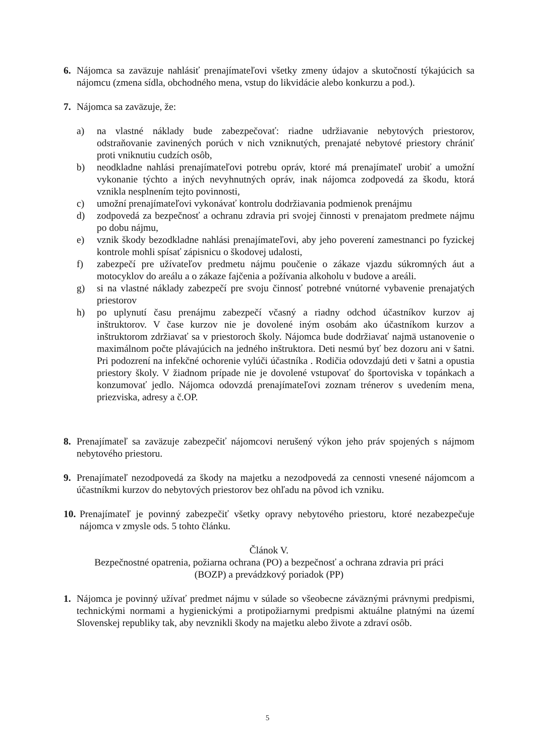6. Nájomca sa zaväzuje nahlásiť prenajímateľovi všetky zmeny údajov a skutočností týkajúcich sa nájomcu (zmena sídla, obchodného mena, vstup do likvidácie alebo konkurzu a pod.).
7. Nájomca sa zaväzuje, že:
a) na vlastné náklady bude zabezpečovať: riadne udržiavanie nebytových priestorov, odstraňovanie zavinených porúch v nich vzniknutých, prenajaté nebytové priestory chrániť proti vniknutiu cudzích osôb,
b) neodkladne nahlási prenajímateľovi potrebu opráv, ktoré má prenajímateľ urobiť a umožní vykonanie týchto a iných nevyhnutných opráv, inak nájomca zodpovedá za škodu, ktorá vznikla nesplnením tejto povinnosti,
c) umožní prenajímateľovi vykonávať kontrolu dodržiavania podmienok prenájmu
d) zodpovedá za bezpečnosť a ochranu zdravia pri svojej činnosti v prenajatom predmete nájmu po dobu nájmu,
e) vznik škody bezodkladne nahlási prenajímateľovi, aby jeho poverení zamestnanci po fyzickej kontrole mohli spísať zápisnicu o škodovej udalosti,
f) zabezpečí pre užívateľov predmetu nájmu poučenie o zákaze vjazdu súkromných áut a motocyklov do areálu a o zákaze fajčenia a požívania alkoholu v budove a areáli.
g) si na vlastné náklady zabezpečí pre svoju činnosť potrebné vnútorné vybavenie prenajatých priestorov
h) po uplynutí času prenájmu zabezpečí včasný a riadny odchod účastníkov kurzov aj inštruktorov. V čase kurzov nie je dovolené iným osobám ako účastníkom kurzov a inštruktorom zdržiavať sa v priestoroch školy. Nájomca bude dodržiavať najmä ustanovenie o maximálnom počte plávajúcich na jedného inštruktora. Deti nesmú byť bez dozoru ani v šatni. Pri podozrení na infekčné ochorenie vylúči účastníka . Rodičia odovzdajú deti v šatni a opustia priestory školy. V žiadnom prípade nie je dovolené vstupovať do športoviska v topánkach a konzumovať jedlo. Nájomca odovzdá prenajímateľovi zoznam trénerov s uvedením mena, priezviska, adresy a č.OP.
8. Prenajímateľ sa zaväzuje zabezpečiť nájomcovi nerušený výkon jeho práv spojených s nájmom nebytového priestoru.
9. Prenajímateľ nezodpovedá za škody na majetku a nezodpovedá za cennosti vnesené nájomcom a účastníkmi kurzov do nebytových priestorov bez ohľadu na pôvod ich vzniku.
10.
Prenajímateľ je povinný zabezpečiť všetky opravy nebytového priestoru, ktoré nezabezpečuje nájomca v zmysle ods. 5 tohto článku.
Článok V.
Bezpečnostné opatrenia, požiarna ochrana (PO) a bezpečnosť a ochrana zdravia pri práci
(BOZP) a prevádzkový poriadok (PP)
1. Nájomca je povinný užívať predmet nájmu v súlade so všeobecne záväznými právnymi predpismi, technickými normami a hygienickými a protipožiarnymi predpismi aktuálne platnými na území Slovenskej republiky tak, aby nevznikli škody na majetku alebo živote a zdraví osôb.
5